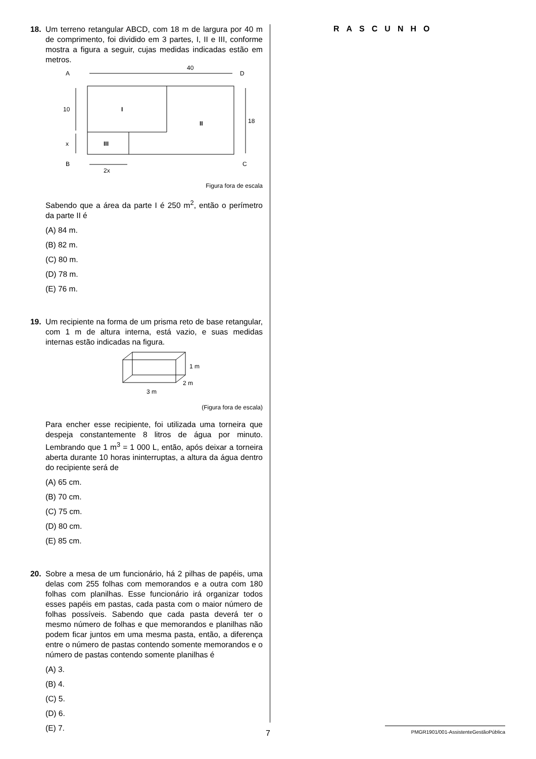18. Um terreno retangular ABCD, com 18 m de largura por 40 m de comprimento, foi dividido em 3 partes, I, II e III, conforme mostra a figura a seguir, cujas medidas indicadas estão em metros.
A
D
40
10
18
I
II
III
x
B
C
2x
Figura fora de escala
Sabendo que a área da parte I é 250 m<sup>2</sup>, então o perímetro da parte II é
(A) 84 m.
(B) 82 m.
(C) 80 m.
(D) 78 m.
(E) 76 m.
19. Um recipiente na forma de um prisma reto de base retangular, com 1 m de altura interna, está vazio, e suas medidas internas estão indicadas na figura.
1 m
2 m
3 m
(Figura fora de escala)
Para encher esse recipiente, foi utilizada uma torneira que despeja constantemente 8 litros de água por minuto. Lembrando que 1 m<sup>3</sup> = 1 000 L, então, após deixar a torneira aberta durante 10 horas ininterruptas, a altura da água dentro do recipiente será de
(A) 65 cm.
(B) 70 cm.
(C) 75 cm.
(D) 80 cm.
(E) 85 cm.
20. Sobre a mesa de um funcionário, há 2 pilhas de papéis, uma delas com 255 folhas com memorandos e a outra com 180 folhas com planilhas. Esse funcionário irá organizar todos esses papéis em pastas, cada pasta com o maior número de folhas possíveis. Sabendo que cada pasta deverá ter o mesmo número de folhas e que memorandos e planilhas não podem ficar juntos em uma mesma pasta, então, a diferença entre o número de pastas contendo somente memorandos e o número de pastas contendo somente planilhas é
(A) 3.
(B) 4.
(C) 5.
(D) 6.
(E) 7.
RASCUNHO
7
PMGR1901/001-AssistenteGestãoPública